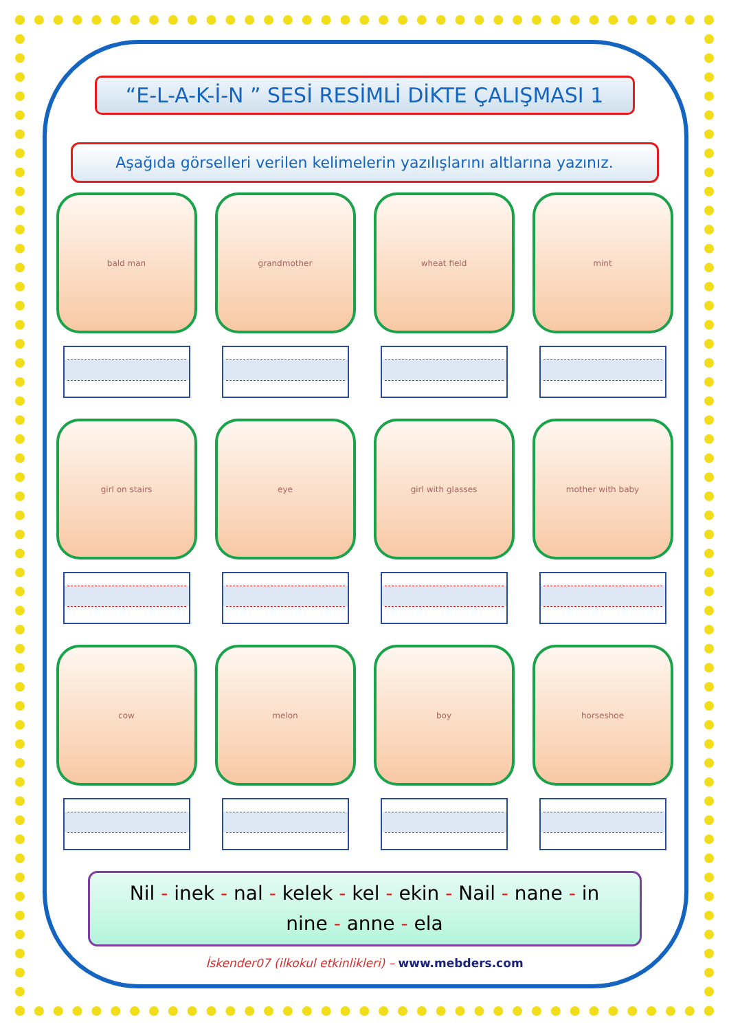“E-L-A-K-İ-N ” SESİ RESİMLİ DİKTE ÇALIŞMASI 1
Aşağıda görselleri verilen kelimelerin yazılışlarını altlarına yazınız.
bald man
grandmother
wheat field
mint
girl on stairs
eye
girl with glasses
mother with baby
cow
melon
boy
horseshoe
Nil - inek - nal - kelek - kel - ekin - Nail - nane - in
nine - anne - ela
İskender07 (ilkokul etkinlikleri) – www.mebders.com